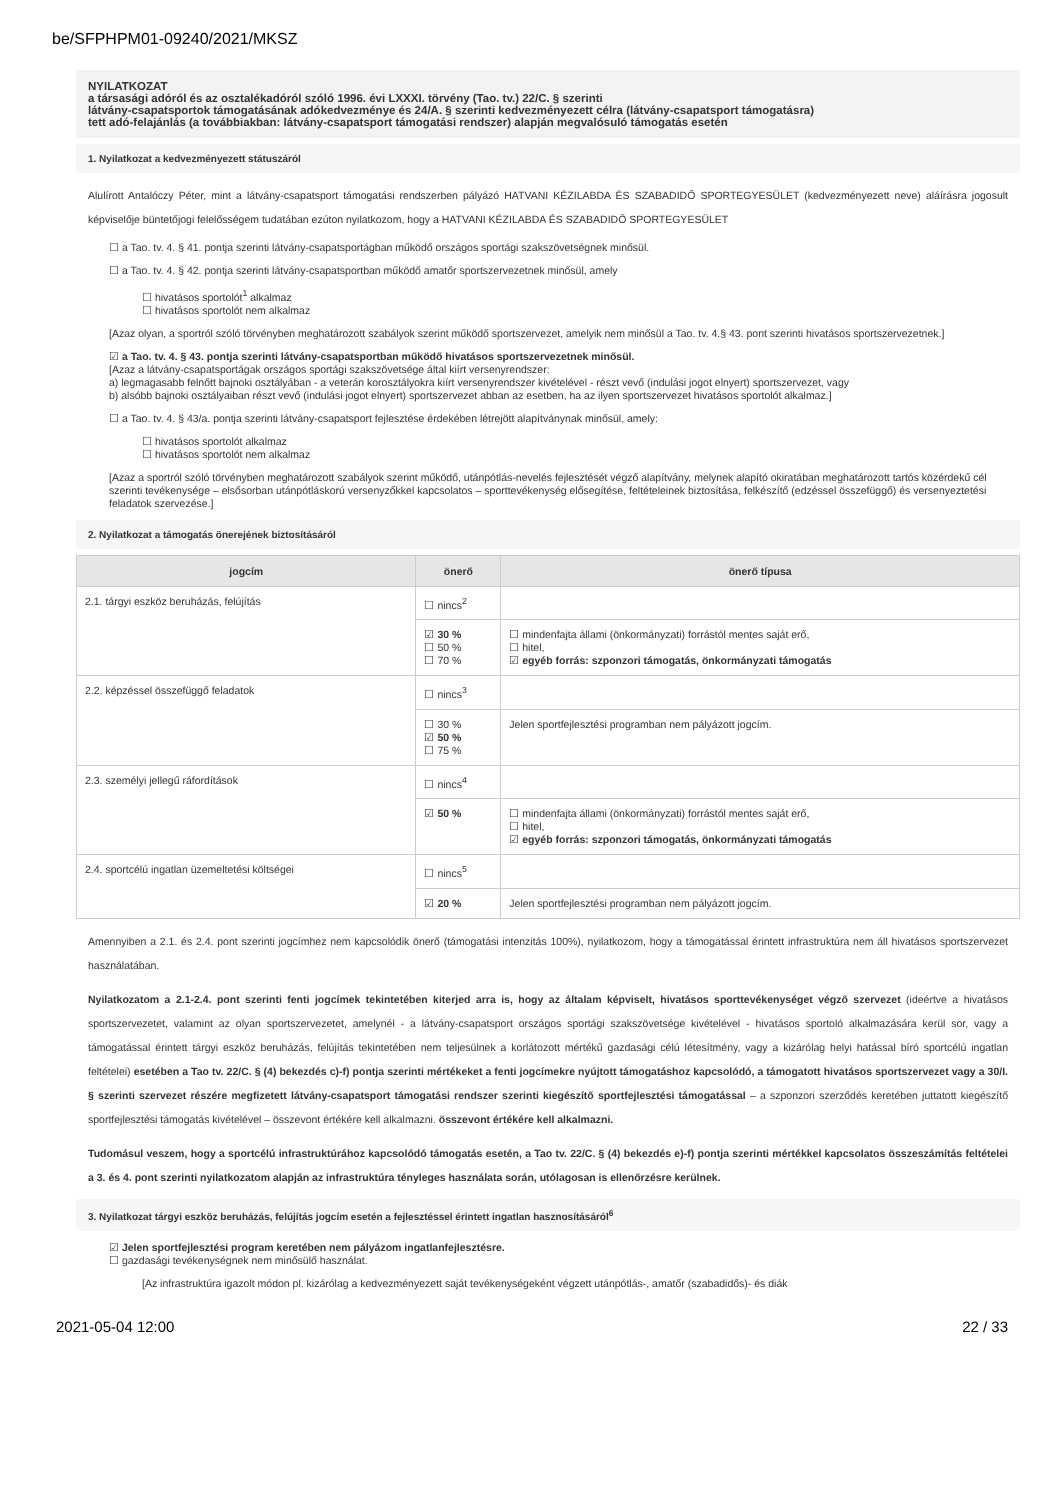be/SFPHPM01-09240/2021/MKSZ
NYILATKOZAT
a társasági adóról és az osztalékadóról szóló 1996. évi LXXXI. törvény (Tao. tv.) 22/C. § szerinti
látvány-csapatsportok támogatásának adókedvezménye és 24/A. § szerinti kedvezményezett célra (látvány-csapatsport támogatásra)
tett adó-felajánlás (a továbbiakban: látvány-csapatsport támogatási rendszer) alapján megvalósuló támogatás esetén
1. Nyilatkozat a kedvezményezett státuszáról
Alulírott Antalóczy Péter, mint a látvány-csapatsport támogatási rendszerben pályázó HATVANI KÉZILABDA ÉS SZABADIDŐ SPORTEGYESÜLET (kedvezményezett neve) aláírásra jogosult képviselője büntetőjogi felelősségem tudatában ezúton nyilatkozom, hogy a HATVANI KÉZILABDA ÉS SZABADIDŐ SPORTEGYESÜLET
☐ a Tao. tv. 4. § 41. pontja szerinti látvány-csapatsportágban működő országos sportági szakszövetségnek minősül.
☐ a Tao. tv. 4. § 42. pontja szerinti látvány-csapatsportban működő amatőr sportszervezetnek minősül, amely
☐ hivatásos sportolót<sup>1</sup> alkalmaz
☐ hivatásos sportolót nem alkalmaz
[Azaz olyan, a sportról szóló törvényben meghatározott szabályok szerint működő sportszervezet, amelyik nem minősül a Tao. tv. 4.§ 43. pont szerinti hivatásos sportszervezetnek.]
☑ a Tao. tv. 4. § 43. pontja szerinti látvány-csapatsportban működő hivatásos sportszervezetnek minősül.
[Azaz a látvány-csapatsportágak országos sportági szakszövetsége által kiírt versenyrendszer:
a) legmagasabb felnőtt bajnoki osztályában - a veterán korosztályokra kiírt versenyrendszer kivételével - részt vevő (indulási jogot elnyert) sportszervezet, vagy
b) alsóbb bajnoki osztályaiban részt vevő (indulási jogot elnyert) sportszervezet abban az esetben, ha az ilyen sportszervezet hivatásos sportolót alkalmaz.]
☐ a Tao. tv. 4. § 43/a. pontja szerinti látvány-csapatsport fejlesztése érdekében létrejött alapítványnak minősül, amely:
☐ hivatásos sportolót alkalmaz
☐ hivatásos sportolót nem alkalmaz
[Azaz a sportról szóló törvényben meghatározott szabályok szerint működő, utánpótlás-nevelés fejlesztését végző alapítvány, melynek alapító okiratában meghatározott tartós közérdekű cél szerinti tevékenysége – elsősorban utánpótláskorú versenyzőkkel kapcsolatos – sporttevékenység elősegítése, feltételeinek biztosítása, felkészítő (edzéssel összefüggő) és versenyeztetési feladatok szervezése.]
2. Nyilatkozat a támogatás önerejének biztosításáról
| jogcím | önerő | önerő típusa |
| --- | --- | --- |
| 2.1. tárgyi eszköz beruházás, felújítás | ☐ nincs<sup>2</sup> | |
| | ☑ 30 % ☐ 50 % ☐ 70 % | ☐ mindenfajta állami (önkormányzati) forrástól mentes saját erő, ☐ hitel, ☑ egyéb forrás: szponzori támogatás, önkormányzati támogatás |
| 2.2. képzéssel összefüggő feladatok | ☐ nincs<sup>3</sup> | |
| | ☐ 30 % ☑ 50 % ☐ 75 % | Jelen sportfejlesztési programban nem pályázott jogcím. |
| 2.3. személyi jellegű ráfordítások | ☐ nincs<sup>4</sup> | |
| | ☑ 50 % | ☐ mindenfajta állami (önkormányzati) forrástól mentes saját erő, ☐ hitel, ☑ egyéb forrás: szponzori támogatás, önkormányzati támogatás |
| 2.4. sportcélú ingatlan üzemeltetési költségei | ☐ nincs<sup>5</sup> | |
| | ☑ 20 % | Jelen sportfejlesztési programban nem pályázott jogcím. |
Amennyiben a 2.1. és 2.4. pont szerinti jogcímhez nem kapcsolódik önerő (támogatási intenzitás 100%), nyilatkozom, hogy a támogatással érintett infrastruktúra nem áll hivatásos sportszervezet használatában.
Nyilatkozatom a 2.1-2.4. pont szerinti fenti jogcímek tekintetében kiterjed arra is, hogy az általam képviselt, hivatásos sporttevékenységet végző szervezet (ideértve a hivatásos sportszervezetet, valamint az olyan sportszervezetet, amelynél - a látvány-csapatsport országos sportági szakszövetsége kivételével - hivatásos sportoló alkalmazására kerül sor, vagy a támogatással érintett tárgyi eszköz beruházás, felújítás tekintetében nem teljesülnek a korlátozott mértékű gazdasági célú létesítmény, vagy a kizárólag helyi hatással bíró sportcélú ingatlan feltételei) esetében a Tao tv. 22/C. § (4) bekezdés c)-f) pontja szerinti mértékeket a fenti jogcímekre nyújtott támogatáshoz kapcsolódó, a támogatott hivatásos sportszervezet vagy a 30/I. § szerinti szervezet részére megfizetett látvány-csapatsport támogatási rendszer szerinti kiegészítő sportfejlesztési támogatással – a szponzori szerződés keretében juttatott kiegészítő sportfejlesztési támogatás kivételével – összevont értékére kell alkalmazni. összevont értékére kell alkalmazni.
Tudomásul veszem, hogy a sportcélú infrastruktúrához kapcsolódó támogatás esetén, a Tao tv. 22/C. § (4) bekezdés e)-f) pontja szerinti mértékkel kapcsolatos összeszámítás feltételei a 3. és 4. pont szerinti nyilatkozatom alapján az infrastruktúra tényleges használata során, utólagosan is ellenőrzésre kerülnek.
3. Nyilatkozat tárgyi eszköz beruházás, felújítás jogcím esetén a fejlesztéssel érintett ingatlan hasznosításáról<sup>6</sup>
☑ Jelen sportfejlesztési program keretében nem pályázom ingatlanfejlesztésre.
☐ gazdasági tevékenységnek nem minősülő használat.
[Az infrastruktúra igazolt módon pl. kizárólag a kedvezményezett saját tevékenységeként végzett utánpótlás-, amatőr (szabadidős)- és diák
2021-05-04 12:00 22 / 33